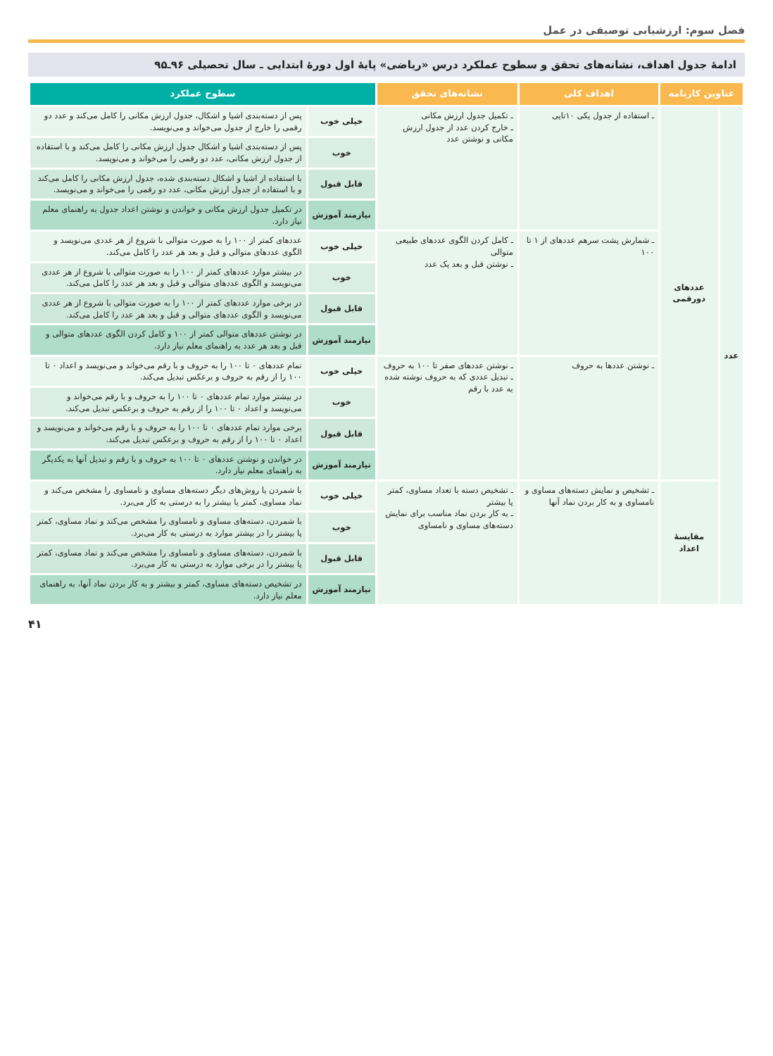فصل سوم: ارزشیابی توصیفی در عمل
ادامهٔ جدول اهداف، نشانه‌های تحقق و سطوح عملکرد درس «ریاضی» پایهٔ اول دورهٔ ابتدایی ـ سال تحصیلی ۹۶ـ۹۵
| عناوین کارنامه | | اهداف کلی | نشانه‌های تحقق | سطوح عملکرد | |
| --- | --- | --- | --- | --- | --- |
| عدد | عددهای دورقمی | ـ استفاده از جدول یکی ۱۰تایی | ـ تکمیل جدول ارزش مکانی ـ خارج کردن عدد از جدول ارزش مکانی و نوشتن عدد | خیلی خوب | پس از دسته‌بندی اشیا و اشکال، جدول ارزش مکانی را کامل می‌کند و عدد دو رقمی را خارج از جدول می‌خواند و می‌نویسد. |
| | | | | خوب | پس از دسته‌بندی اشیا و اشکال جدول ارزش مکانی را کامل می‌کند و با استفاده از جدول ارزش مکانی، عدد دو رقمی را می‌خواند و می‌نویسد. |
| | | | | قابل قبول | با استفاده از اشیا و اشکال دسته‌بندی شده، جدول ارزش مکانی را کامل می‌کند و با استفاده از جدول ارزش مکانی، عدد دو رقمی را می‌خواند و می‌نویسد. |
| | | | | نیازمند آموزش | در تکمیل جدول ارزش مکانی و خواندن و نوشتن اعداد جدول به راهنمای معلم نیاز دارد. |
| | | ـ شمارش پشت سرهم عددهای از ۱ تا ۱۰۰ | ـ کامل کردن الگوی عددهای طبیعی متوالی ـ نوشتن قبل و بعد یک عدد | خیلی خوب | عددهای کمتر از ۱۰۰ را به صورت متوالی با شروع از هر عددی می‌نویسد و الگوی عددهای متوالی و قبل و بعد هر عدد را کامل می‌کند. |
| | | | | خوب | در بیشتر موارد عددهای کمتر از ۱۰۰ را به صورت متوالی با شروع از هر عددی می‌نویسد و الگوی عددهای متوالی و قبل و بعد هر عدد را کامل می‌کند. |
| | | | | قابل قبول | در برخی موارد عددهای کمتر از ۱۰۰ را به صورت متوالی با شروع از هر عددی می‌نویسد و الگوی عددهای متوالی و قبل و بعد هر عدد را کامل می‌کند. |
| | | | | نیازمند آموزش | در نوشتن عددهای متوالی کمتر از ۱۰۰ و کامل کردن الگوی عددهای متوالی و قبل و بعد هر عدد به راهنمای معلم نیاز دارد. |
| | | ـ نوشتن عددها به حروف | ـ نوشتن عددهای صفر تا ۱۰۰ به حروف ـ تبدیل عددی که به حروف نوشته شده به عدد با رقم | خیلی خوب | تمام عددهای ۰ تا ۱۰۰ را به حروف و با رقم می‌خواند و می‌نویسد و اعداد ۰ تا ۱۰۰ را از رقم به حروف و برعکس تبدیل می‌کند. |
| | | | | خوب | در بیشتر موارد تمام عددهای ۰ تا ۱۰۰ را به حروف و با رقم می‌خواند و می‌نویسد و اعداد ۰ تا ۱۰۰ را از رقم به حروف و برعکس تبدیل می‌کند. |
| | | | | قابل قبول | برخی موارد تمام عددهای ۰ تا ۱۰۰ را به حروف و با رقم می‌خواند و می‌نویسد و اعداد ۰ تا ۱۰۰ را از رقم به حروف و برعکس تبدیل می‌کند. |
| | | | | نیازمند آموزش | در خواندن و نوشتن عددهای ۰ تا ۱۰۰ به حروف و با رقم و تبدیل آنها به یکدیگر به راهنمای معلم نیاز دارد. |
| | مقایسهٔ اعداد | ـ تشخیص و نمایش دسته‌های مساوی و نامساوی و به کار بردن نماد آنها | ـ تشخیص دسته با تعداد مساوی، کمتر یا بیشتر ـ به کار بردن نماد مناسب برای نمایش دسته‌های مساوی و نامساوی | خیلی خوب | با شمردن یا روش‌های دیگر دسته‌های مساوی و نامساوی را مشخص می‌کند و نماد مساوی، کمتر یا بیشتر را به درستی به کار می‌برد. |
| | | | | خوب | با شمردن، دسته‌های مساوی و نامساوی را مشخص می‌کند و نماد مساوی، کمتر یا بیشتر را در بیشتر موارد به درستی به کار می‌برد. |
| | | | | قابل قبول | با شمردن، دسته‌های مساوی و نامساوی را مشخص می‌کند و نماد مساوی، کمتر یا بیشتر را در برخی موارد به درستی به کار می‌برد. |
| | | | | نیازمند آموزش | در تشخیص دسته‌های مساوی، کمتر و بیشتر و به کار بردن نماد آنها، به راهنمای معلم نیاز دارد. |
۴۱